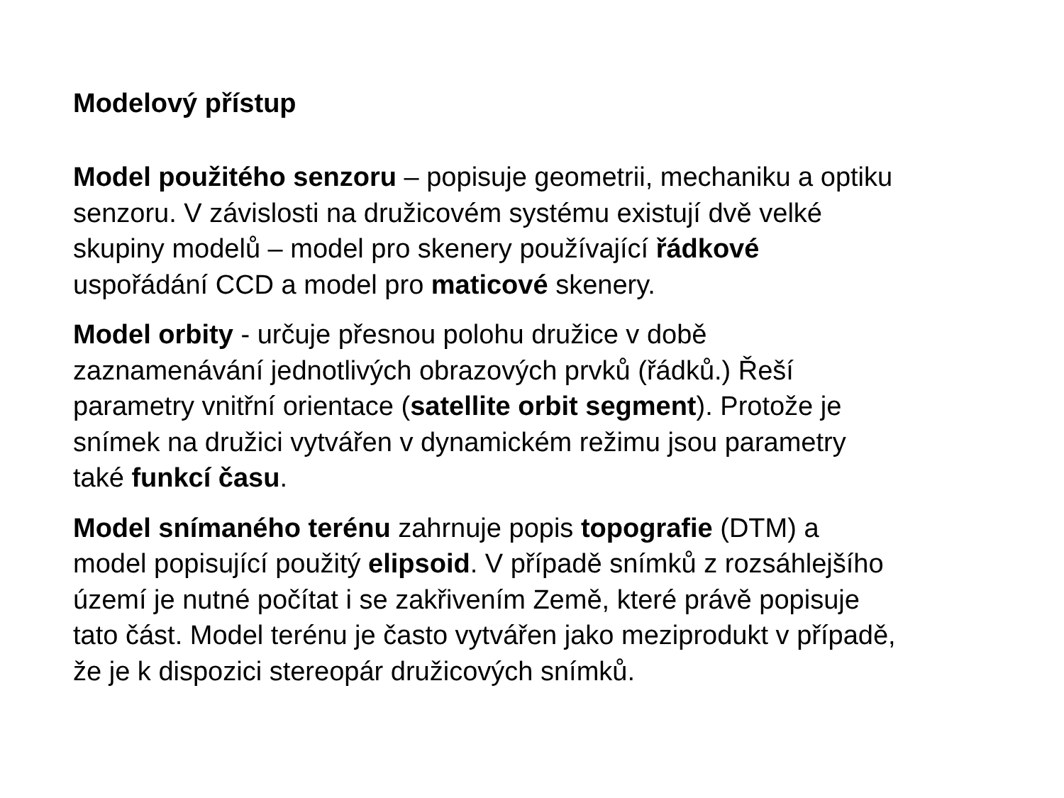Modelový přístup
Model použitého senzoru – popisuje geometrii, mechaniku a optiku
senzoru. V závislosti na družicovém systému existují dvě velké
skupiny modelů – model pro skenery používající řádkové
uspořádání CCD a model pro maticové skenery.
Model orbity - určuje přesnou polohu družice v době
zaznamenávání jednotlivých obrazových prvků (řádků.) Řeší
parametry vnitřní orientace (satellite orbit segment). Protože je
snímek na družici vytvářen v dynamickém režimu jsou parametry
také funkcí času.
Model snímaného terénu zahrnuje popis topografie (DTM) a
model popisující použitý elipsoid. V případě snímků z rozsáhlejšího
území je nutné počítat i se zakřivením Země, které právě popisuje
tato část. Model terénu je často vytvářen jako meziprodukt v případě,
že je k dispozici stereopár družicových snímků.